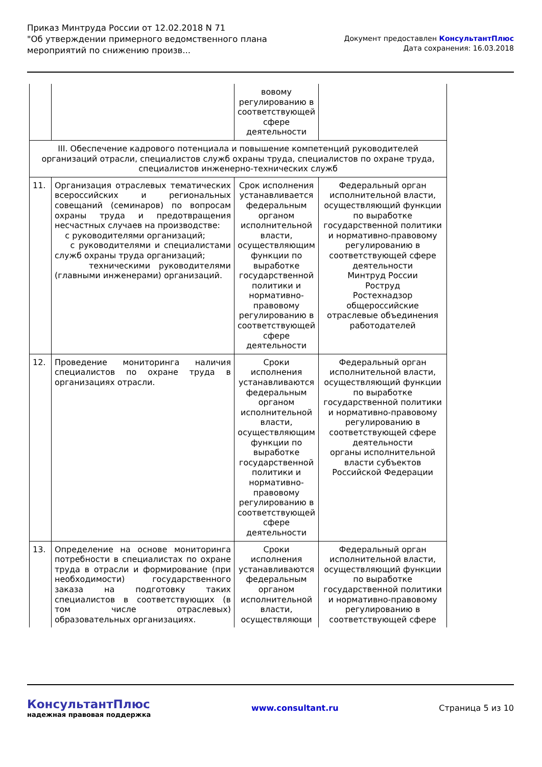Приказ Минтруда России от 12.02.2018 N 71
"Об утверждении примерного ведомственного плана
мероприятий по снижению произв...
Документ предоставлен КонсультантПлюс
Дата сохранения: 16.03.2018
| | | вовому регулированию в соответствующей сфере деятельности | |
| III. Обеспечение кадрового потенциала и повышение компетенций руководителей организаций отрасли, специалистов служб охраны труда, специалистов по охране труда, специалистов инженерно-технических служб | | | |
| 11. | Организация отраслевых тематических всероссийских и региональных совещаний (семинаров) по вопросам охраны труда и предотвращения несчастных случаев на производстве: с руководителями организаций; с руководителями и специалистами служб охраны труда организаций; техническими руководителями (главными инженерами) организаций. | Срок исполнения устанавливается федеральным органом исполнительной власти, осуществляющим функции по выработке государственной политики и нормативно-правовому регулированию в соответствующей сфере деятельности | Федеральный орган исполнительной власти, осуществляющий функции по выработке государственной политики и нормативно-правовому регулированию в соответствующей сфере деятельности Минтруд России Роструд Ростехнадзор общероссийские отраслевые объединения работодателей |
| 12. | Проведение мониторинга наличия специалистов по охране труда в организациях отрасли. | Сроки исполнения устанавливаются федеральным органом исполнительной власти, осуществляющим функции по выработке государственной политики и нормативно-правовому регулированию в соответствующей сфере деятельности | Федеральный орган исполнительной власти, осуществляющий функции по выработке государственной политики и нормативно-правовому регулированию в соответствующей сфере деятельности органы исполнительной власти субъектов Российской Федерации |
| 13. | Определение на основе мониторинга потребности в специалистах по охране труда в отрасли и формирование (при необходимости) государственного заказа на подготовку таких специалистов в соответствующих (в том числе отраслевых) образовательных организациях. | Сроки исполнения устанавливаются федеральным органом исполнительной власти, осуществляющи | Федеральный орган исполнительной власти, осуществляющий функции по выработке государственной политики и нормативно-правовому регулированию в соответствующей сфере |
КонсультантПлюс
надежная правовая поддержка
www.consultant.ru Страница 5 из 10